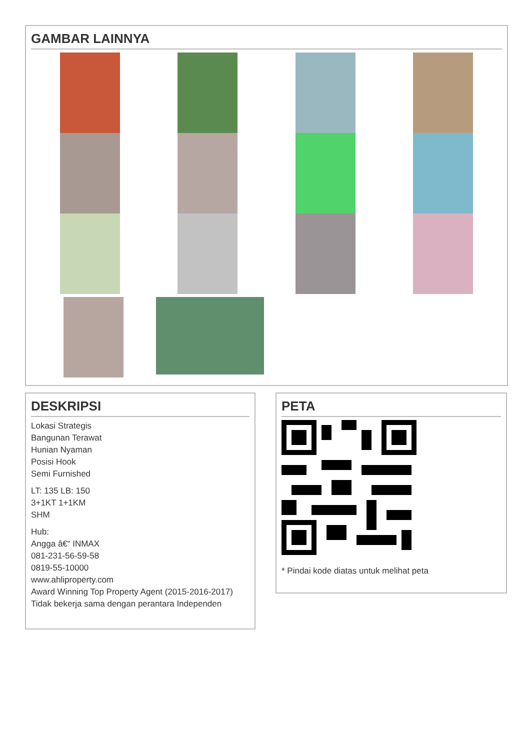GAMBAR LAINNYA
DESKRIPSI
Lokasi Strategis
Bangunan Terawat
Hunian Nyaman
Posisi Hook
Semi Furnished
LT: 135 LB: 150
3+1KT 1+1KM
SHM
Hub:
Angga â€“ INMAX
081-231-56-59-58
0819-55-10000
www.ahliproperty.com
Award Winning Top Property Agent (2015-2016-2017)
Tidak bekerja sama dengan perantara Independen
PETA
* Pindai kode diatas untuk melihat peta